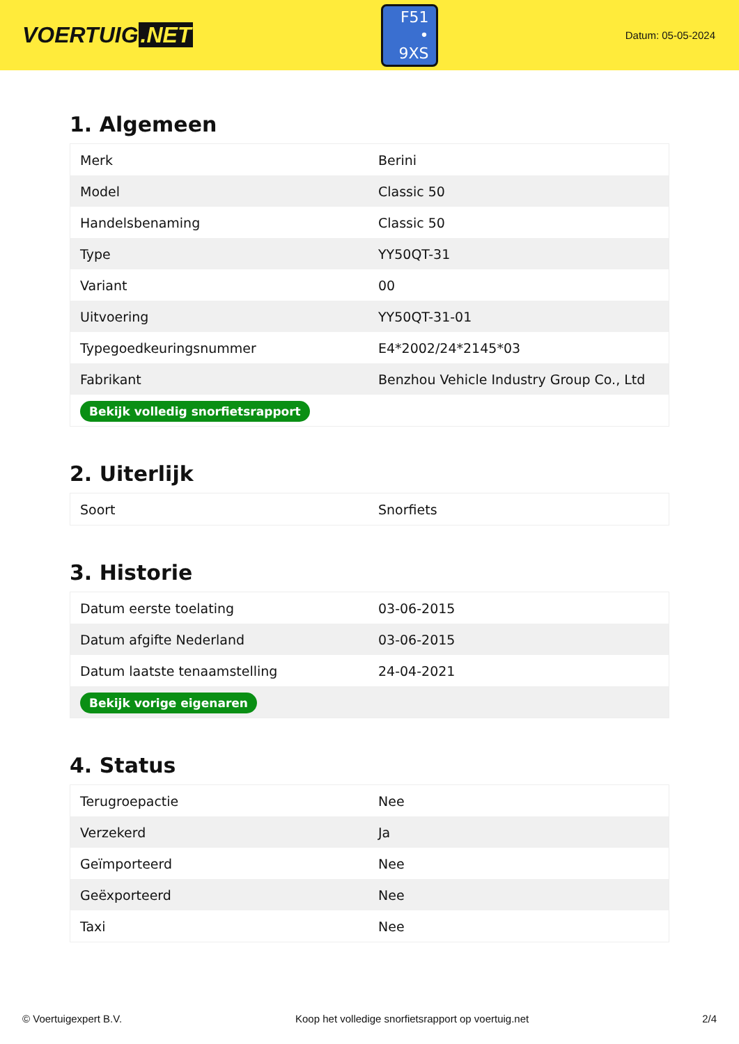VOERTUIG.NET
F51
• 9XS
Datum: 05-05-2024
1. Algemeen
| Merk | Berini |
| Model | Classic 50 |
| Handelsbenaming | Classic 50 |
| Type | YY50QT-31 |
| Variant | 00 |
| Uitvoering | YY50QT-31-01 |
| Typegoedkeuringsnummer | E4*2002/24*2145*03 |
| Fabrikant | Benzhou Vehicle Industry Group Co., Ltd |
| Bekijk volledig snorfietsrapport | |
2. Uiterlijk
| Soort | Snorfiets |
3. Historie
| Datum eerste toelating | 03-06-2015 |
| Datum afgifte Nederland | 03-06-2015 |
| Datum laatste tenaamstelling | 24-04-2021 |
| Bekijk vorige eigenaren | |
4. Status
| Terugroepactie | Nee |
| Verzekerd | Ja |
| Geïmporteerd | Nee |
| Geëxporteerd | Nee |
| Taxi | Nee |
© Voertuigexpert B.V. Koop het volledige snorfietsrapport op voertuig.net 2/4